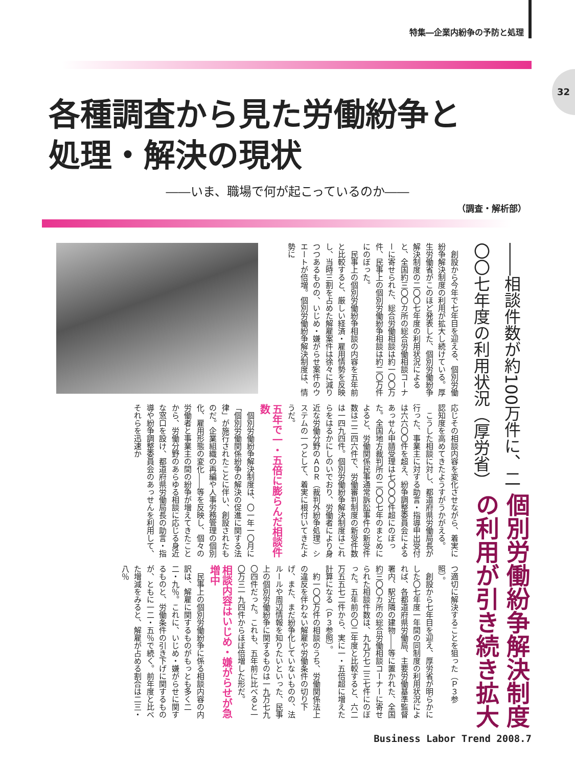特集―企業内紛争の予防と処理
32
各種調査から見た労働紛争と
処理・解決の現状
――いま、職場で何が起こっているのか――
（調査・解析部）
個別労働紛争解決制度の利用が引き続き拡大
――相談件数が約100万件に、二〇〇七年度の利用状況（厚労省）
創設から今年で七年目を迎える、個別労働紛争解決制度の利用が拡大し続けている。厚生労働省がこのほど発表した、個別労働紛争解決制度の二〇〇七年度の利用状況によると、全国約三〇〇カ所の総合労働相談コーナーに寄せられた、総合労働相談は約一〇〇万件、民事上の個別労働紛争相談は約二〇万件にのぼった。
民事上の個別労働紛争相談の内容を五年前と比較すると、厳しい経済・雇用情勢を反映し、当時三割を占めた解雇案件は徐々に減りつつあるものの、いじめ・嫌がらせ案件のウエートが倍増。個別労働紛争解決制度は、情勢に
応じその相談内容を変化させながら、着実に認知度を高めてきたようすがうかがえる。
こうした相談に対し、都道府県労働局長が行った、事業主に対する助言・指導申出受付は六六〇〇件を超え、紛争調整委員会によるあっせん申請受理は七〇〇〇件超にのぼった。全国地方裁判所の二〇〇七年のまとめによると、労働関係民事通常訴訟事件の新受件数は二二四六件で、労働審判制度の新受件数は一四九四件。個別労働紛争解決制度はこれらをはるかにしのいでおり、労働者により身近な労働分野のＡＤＲ（裁判外紛争処理）システムの一つとして、着実に根付いてきたようだ。
五年で一・五倍に膨らんだ相談件数
個別労働紛争解決制度は、〇一年一〇月に「個別労働関係紛争の解決の促進に関する法律」が施行されたことに伴い、創設されたものだ。企業組織の再編や人事労務管理の個別化、雇用形態の変化――等を反映し、個々の労働者と事業主の間の紛争が増えてきたことから、労働分野のあらゆる相談に応じる身近な窓口を設け、都道府県労働局長の助言・指導や紛争調整委員会のあっせんを利用して、それらを迅速か
つ適切に解決することを狙った（Ｐ３参照）。
創設から七年目を迎え、厚労省が明らかにした〇七年度一年間の同制度の利用状況によれば、各都道府県労働局、主要労働基準監督署内、駅近隣の建物――等に置かれた、全国約三〇〇カ所の総合労働相談コーナーに寄せられた相談件数は、九九万七二三七件にのぼった。五年前の〇二年度と比較すると、六二万五五七二件から、実に一・五倍超に増えた計算になる（Ｐ３参照）。
約一〇〇万件の相談のうち、労働関係法上の違反を伴わない解雇や労働条件の切り下げ、また、まだ紛争化していないものの、法ルールや周辺情報を知りたいといった、民事上の個別労働紛争に関するものは一九万七九〇四件だった。これも、五年前に比べると一〇万三一九四件からほぼ倍増した形だ。
相談内容はいじめ・嫌がらせが急増中
民事上の個別労働紛争に係る相談内容の内訳は、解雇に関するものがもっとも多く二二・九％。これに、いじめ・嫌がらせに関するものと、労働条件の引き下げに関するものが、ともに一二・五％で続く。前年度と比べた増減をみると、解雇が占める割合は二三・八％
Business Labor Trend 2008.7